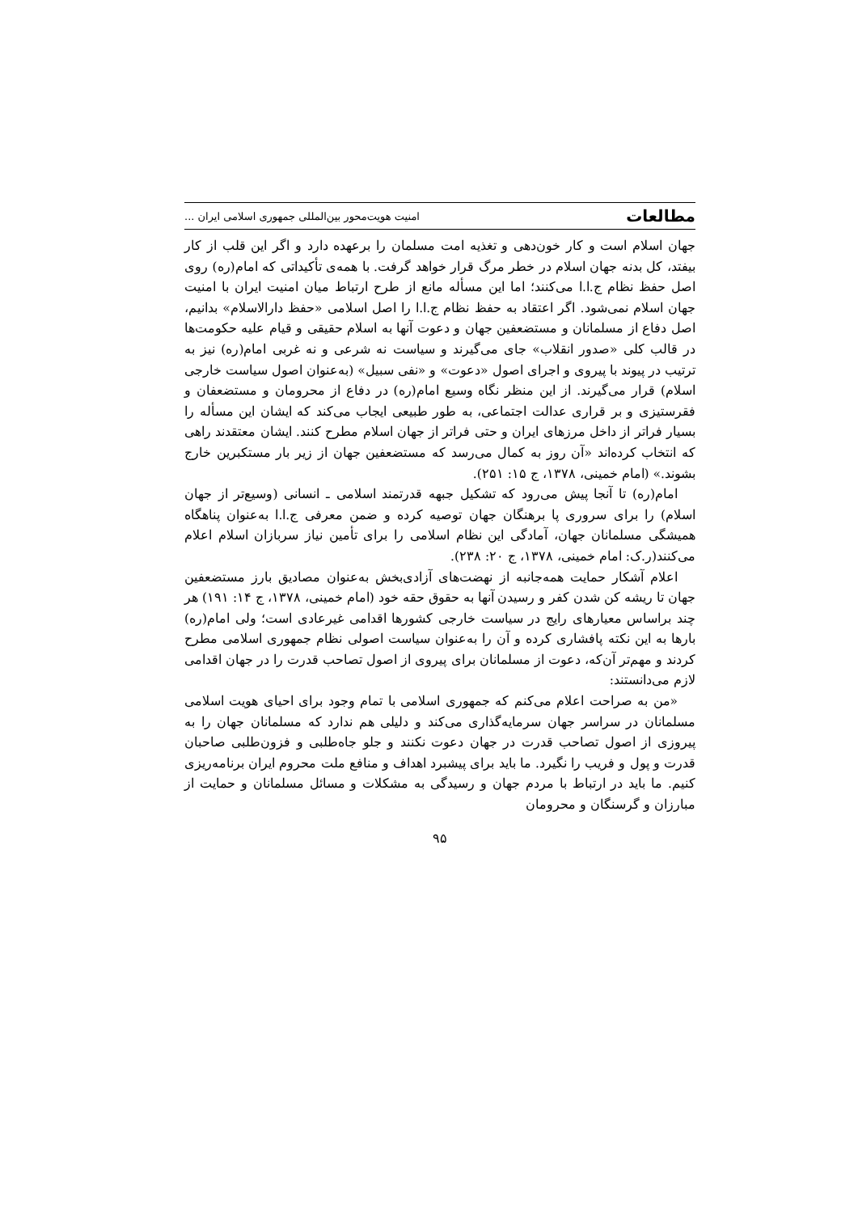مطالعات امنیت هویت‌محور بین‌المللی جمهوری اسلامی ایران ...
جهان اسلام است و کار خون‌دهی و تغذیه امت مسلمان را برعهده دارد و اگر این قلب از کار بیفتد، کل بدنه جهان اسلام در خطر مرگ قرار خواهد گرفت. با همه‌ی تأکیداتی که امام(ره) روی اصل حفظ نظام ج.ا.ا می‌کنند؛ اما این مسأله مانع از طرح ارتباط میان امنیت ایران با امنیت جهان اسلام نمی‌شود. اگر اعتقاد به حفظ نظام ج.ا.ا را اصل اسلامی «حفظ دارالاسلام» بدانیم، اصل دفاع از مسلمانان و مستضعفین جهان و دعوت آنها به اسلام حقیقی و قیام علیه حکومت‌ها در قالب کلی «صدور انقلاب» جای می‌گیرند و سیاست نه شرعی و نه غربی امام(ره) نیز به ترتیب در پیوند با پیروی و اجرای اصول «دعوت» و «نفی سبیل» (به‌عنوان اصول سیاست خارجی اسلام) قرار می‌گیرند. از این منظر نگاه وسیع امام(ره) در دفاع از محرومان و مستضعفان و فقرستیزی و بر قراری عدالت اجتماعی، به طور طبیعی ایجاب می‌کند که ایشان این مسأله را بسیار فراتر از داخل مرزهای ایران و حتی فراتر از جهان اسلام مطرح کنند. ایشان معتقدند راهی که انتخاب کرده‌اند «آن روز به کمال می‌رسد که مستضعفین جهان از زیر بار مستکبرین خارج بشوند.» (امام خمینی، ۱۳۷۸، ج ۱۵: ۲۵۱).
امام(ره) تا آنجا پیش می‌رود که تشکیل جبهه قدرتمند اسلامی ـ انسانی (وسیع‌تر از جهان اسلام) را برای سروری پا برهنگان جهان توصیه کرده و ضمن معرفی ج.ا.ا به‌عنوان پناهگاه همیشگی مسلمانان جهان، آمادگی این نظام اسلامی را برای تأمین نیاز سربازان اسلام اعلام می‌کنند(ر.ک: امام خمینی، ۱۳۷۸، ج ۲۰: ۲۳۸).
اعلام آشکار حمایت همه‌جانبه از نهضت‌های آزادی‌بخش به‌عنوان مصادیق بارز مستضعفین جهان تا ریشه کن شدن کفر و رسیدن آنها به حقوق حقه خود (امام خمینی، ۱۳۷۸، ج ۱۴: ۱۹۱) هر چند براساس معیارهای رایج در سیاست خارجی کشورها اقدامی غیرعادی است؛ ولی امام(ره) بارها به این نکته پافشاری کرده و آن را به‌عنوان سیاست اصولی نظام جمهوری اسلامی مطرح کردند و مهم‌تر آن‌که، دعوت از مسلمانان برای پیروی از اصول تصاحب قدرت را در جهان اقدامی لازم می‌دانستند:
«من به صراحت اعلام می‌کنم که جمهوری اسلامی با تمام وجود برای احیای هویت اسلامی مسلمانان در سراسر جهان سرمایه‌گذاری می‌کند و دلیلی هم ندارد که مسلمانان جهان را به پیروزی از اصول تصاحب قدرت در جهان دعوت نکنند و جلو جاه‌طلبی و فزون‌طلبی صاحبان قدرت و پول و فریب را نگیرد. ما باید برای پیشبرد اهداف و منافع ملت محروم ایران برنامه‌ریزی کنیم. ما باید در ارتباط با مردم جهان و رسیدگی به مشکلات و مسائل مسلمانان و حمایت از مبارزان و گرسنگان و محرومان
۹۵